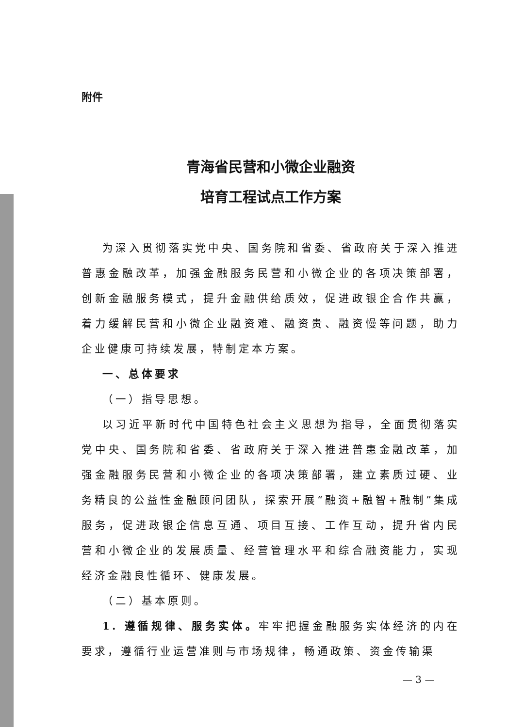附件
青海省民营和小微企业融资
培育工程试点工作方案
为深入贯彻落实党中央、国务院和省委、省政府关于深入推进普惠金融改革，加强金融服务民营和小微企业的各项决策部署，创新金融服务模式，提升金融供给质效，促进政银企合作共赢，着力缓解民营和小微企业融资难、融资贵、融资慢等问题，助力企业健康可持续发展，特制定本方案。
一、总体要求
（一）指导思想。
以习近平新时代中国特色社会主义思想为指导，全面贯彻落实党中央、国务院和省委、省政府关于深入推进普惠金融改革，加强金融服务民营和小微企业的各项决策部署，建立素质过硬、业务精良的公益性金融顾问团队，探索开展“融资+融智+融制”集成服务，促进政银企信息互通、项目互接、工作互动，提升省内民营和小微企业的发展质量、经营管理水平和综合融资能力，实现经济金融良性循环、健康发展。
（二）基本原则。
1. 遵循规律、服务实体。牢牢把握金融服务实体经济的内在要求，遵循行业运营准则与市场规律，畅通政策、资金传输渠
— 3 —